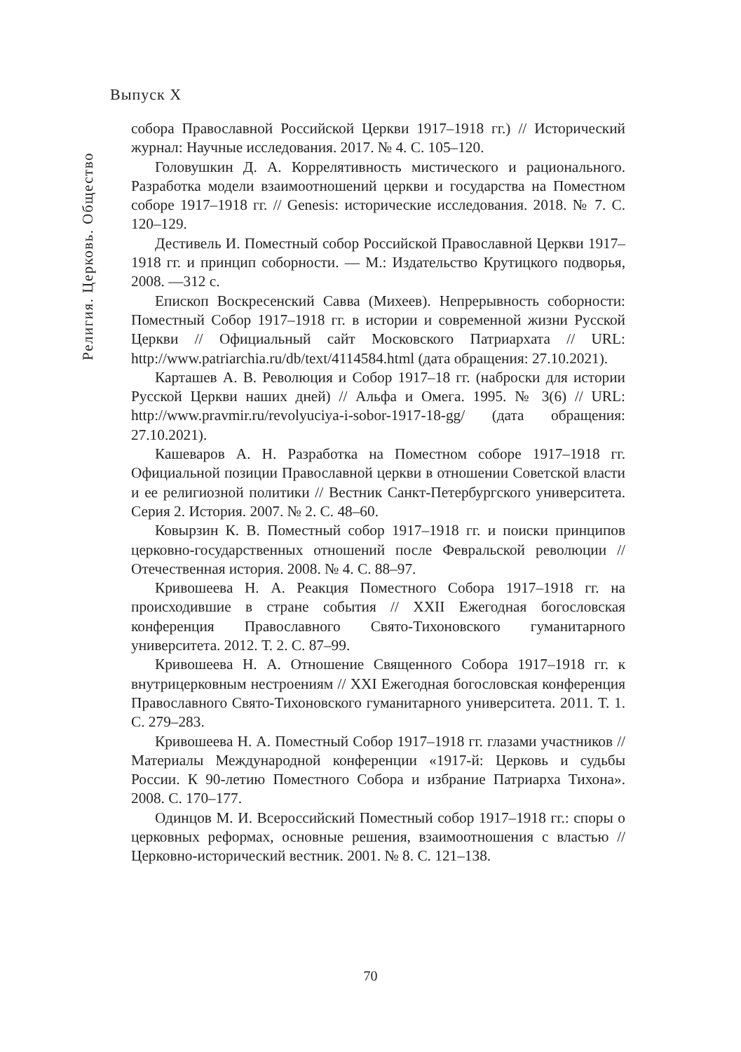Выпуск X
Религия. Церковь. Общество
собора Православной Российской Церкви 1917–1918 гг.) // Исторический журнал: Научные исследования. 2017. № 4. С. 105–120.
Головушкин Д. А. Коррелятивность мистического и рационального. Разработка модели взаимоотношений церкви и государства на Поместном соборе 1917–1918 гг. // Genesis: исторические исследования. 2018. № 7. С. 120–129.
Дестивель И. Поместный собор Российской Православной Церкви 1917–1918 гг. и принцип соборности. — М.: Издательство Крутицкого подворья, 2008. —312 с.
Епископ Воскресенский Савва (Михеев). Непрерывность соборности: Поместный Собор 1917–1918 гг. в истории и современной жизни Русской Церкви // Официальный сайт Московского Патриархата // URL: http://www.patriarchia.ru/db/text/4114584.html (дата обращения: 27.10.2021).
Карташев А. В. Революция и Собор 1917–18 гг. (наброски для истории Русской Церкви наших дней) // Альфа и Омега. 1995. № 3(6) // URL: http://www.pravmir.ru/revolyuciya-i-sobor-1917-18-gg/ (дата обращения: 27.10.2021).
Кашеваров А. Н. Разработка на Поместном соборе 1917–1918 гг. Официальной позиции Православной церкви в отношении Советской власти и ее религиозной политики // Вестник Санкт-Петербургского университета. Серия 2. История. 2007. № 2. С. 48–60.
Ковырзин К. В. Поместный собор 1917–1918 гг. и поиски принципов церковно-государственных отношений после Февральской революции // Отечественная история. 2008. № 4. С. 88–97.
Кривошеева Н. А. Реакция Поместного Собора 1917–1918 гг. на происходившие в стране события // XXII Ежегодная богословская конференция Православного Свято-Тихоновского гуманитарного университета. 2012. Т. 2. С. 87–99.
Кривошеева Н. А. Отношение Священного Собора 1917–1918 гг. к внутрицерковным нестроениям // XXI Ежегодная богословская конференция Православного Свято-Тихоновского гуманитарного университета. 2011. Т. 1. С. 279–283.
Кривошеева Н. А. Поместный Собор 1917–1918 гг. глазами участников // Материалы Международной конференции «1917-й: Церковь и судьбы России. К 90-летию Поместного Собора и избрание Патриарха Тихона». 2008. С. 170–177.
Одинцов М. И. Всероссийский Поместный собор 1917–1918 гг.: споры о церковных реформах, основные решения, взаимоотношения с властью // Церковно-исторический вестник. 2001. № 8. С. 121–138.
70